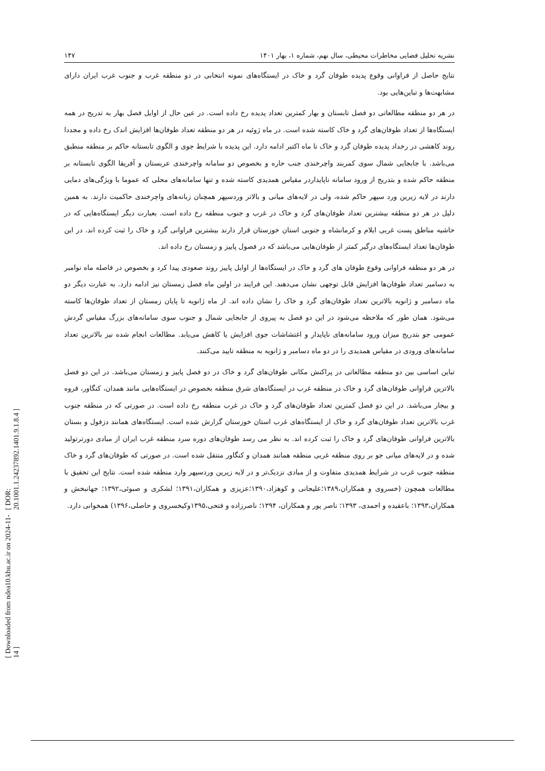نشریه تحلیل فضایی مخاطرات محیطی، سال نهم، شماره ۱، بهار ۱۴۰۱ ۱۴۷
نتایج حاصل از فراوانی وقوع پدیده طوفان گرد و خاک در ایستگاه‌های نمونه انتخابی در دو منطقه غرب و جنوب غرب ایران دارای مشابهت‌ها و تباین‌هایی بود.
در هر دو منطقه مطالعاتی دو فصل تابستان و بهار کمترین تعداد پدیده رخ داده است. در عین حال از اوایل فصل بهار به تدریج در همه ایستگاه‌ها از تعداد طوفان‌های گرد و خاک کاسته شده است. در ماه ژوئیه در هر دو منطقه تعداد طوفان‌ها افزایش اندک رخ داده و مجددا روند کاهشی در رخداد پدیده طوفان گرد و خاک تا ماه اکتبر ادامه دارد. این پدیده با شرایط جوی و الگوی تابستانه حاکم بر منطقه منطبق می‌باشد. با جابجایی شمال سوی کمربند واچرخندی جنب حاره و بخصوص دو سامانه واچرخندی عربستان و آفریقا الگوی تابستانه بر منطقه حاکم شده و بتدریج از ورود سامانه ناپایداردر مقیاس همدیدی کاسته شده و تنها سامانه‌های محلی که عموما با ویژگی‌های دمایی دارند در لایه زیرین ورد سپهر حاکم شده، ولی در لایه‌های میانی و بالاتر وردسپهر همچنان زبانه‌های واچرخندی حاکمیت دارند. به همین دلیل در هر دو منطقه بیشترین تعداد طوفان‌های گرد و خاک در غرب و جنوب منطقه رخ داده است. بعبارت دیگر ایستگاه‌هایی که در حاشیه مناطق پست غربی ایلام و کرمانشاه و جنوبی استان خوزستان قرار دارند بیشترین فراوانی گرد و خاک را ثبت کرده اند. در این طوفان‌ها تعداد ایستگاه‌های درگیر کمتر از طوفان‌هایی می‌باشد که در فصول پاییز و زمستان رخ داده اند.
در هر دو منطقه فراوانی وقوع طوفان های گرد و خاک در ایستگاه‌ها از اوایل پاییز روند صعودی پیدا کرد و بخصوص در فاصله ماه نوامبر به دسامبر تعداد طوفان‌ها افزایش قابل توجهی نشان می‌دهند. این فرایند در اولین ماه فصل زمستان نیز ادامه دارد. به عبارت دیگر دو ماه دسامبر و ژانویه بالاترین تعداد طوفان‌های گرد و خاک را نشان داده اند. از ماه ژانویه تا پایان زمستان از تعداد طوفان‌ها کاسته می‌شود. همان طور که ملاحظه می‌شود در این دو فصل به پیروی از جابجایی شمال و جنوب سوی سامانه‌های بزرگ مقیاس گردش عمومی جو بتدریج میزان ورود سامانه‌های ناپایدار و اغتشاشات جوی افزایش یا کاهش می‌یابد. مطالعات انجام شده نیز بالاترین تعداد سامانه‌های ورودی در مقیاس همدیدی را در دو ماه دسامبر و ژانویه به منطقه تایید می‌کنند.
تباین اساسی بین دو منطقه مطالعاتی در پراکنش مکانی طوفان‌های گرد و خاک در دو فصل پاییز و زمستان می‌باشد. در این دو فصل بالاترین فراوانی طوفان‌های گرد و خاک در منطقه غرب در ایستگاه‌های شرق منطقه بخصوص در ایستگاه‌هایی مانند همدان، کنگاور، قروه و بیجار می‌باشد. در این دو فصل کمترین تعداد طوفان‌های گرد و خاک در غرب منطقه رخ داده است. در صورتی که در منطقه جنوب غرب بالاترین تعداد طوفان‌های گرد و خاک از ایستگاه‌های غرب استان خوزستان گزارش شده است. ایستگاه‌های همانند دزفول و بستان بالاترین فراوانی طوفان‌های گرد و خاک را ثبت کرده اند. به نظر می رسد طوفان‌های دوره سرد منطقه غرب ایران از مبادی دورترتولید شده و در لایه‌های میانی جو بر روی منطقه غربی منطقه همانند همدان و کنگاور منتقل شده است. در صورتی که طوفان‌های گرد و خاک منطقه جنوب غرب در شرایط همدیدی متفاوت و از مبادی نزدیک‌تر و در لایه زیرین وردسپهر وارد منطقه شده است. نتایج این تحقیق با مطالعات همچون (خسروی و همکاران،۱۳۸۹؛علیجانی و کوهزاد،۱۳۹۰؛عزیزی و همکاران،۱۳۹۱؛ لشکری و صبوئی،۱۳۹۲؛ جهانبخش و همکاران،۱۳۹۳؛ باعقیده و احمدی، ۱۳۹۳؛ ناصر پور و همکاران، ۱۳۹۴؛ ناصرزاده و فتحی،۱۳۹۵وکیخسروی و حاصلی،۱۳۹۶) همخوانی دارد.
[ Downloaded from ndea10.khu.ac.ir on 2024-11-14 ] [ DOR: 20.1001.1.24237892.1401.9.1.8.4 ]